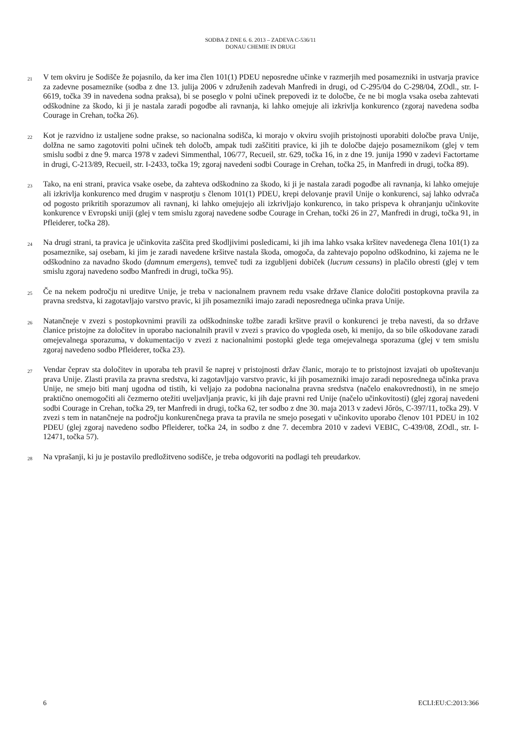SODBA Z DNE 6. 6. 2013 – ZADEVA C-536/11
DONAU CHEMIE IN DRUGI
21
V tem okviru je Sodišče že pojasnilo, da ker ima člen 101(1) PDEU neposredne učinke v razmerjih med posamezniki in ustvarja pravice za zadevne posameznike (sodba z dne 13. julija 2006 v združenih zadevah Manfredi in drugi, od C-295/04 do C-298/04, ZOdl., str. I-6619, točka 39 in navedena sodna praksa), bi se poseglo v polni učinek prepovedi iz te določbe, če ne bi mogla vsaka oseba zahtevati odškodnine za škodo, ki ji je nastala zaradi pogodbe ali ravnanja, ki lahko omejuje ali izkrivlja konkurenco (zgoraj navedena sodba Courage in Crehan, točka 26).
22
Kot je razvidno iz ustaljene sodne prakse, so nacionalna sodišča, ki morajo v okviru svojih pristojnosti uporabiti določbe prava Unije, dolžna ne samo zagotoviti polni učinek teh določb, ampak tudi zaščititi pravice, ki jih te določbe dajejo posameznikom (glej v tem smislu sodbi z dne 9. marca 1978 v zadevi Simmenthal, 106/77, Recueil, str. 629, točka 16, in z dne 19. junija 1990 v zadevi Factortame in drugi, C-213/89, Recueil, str. I-2433, točka 19; zgoraj navedeni sodbi Courage in Crehan, točka 25, in Manfredi in drugi, točka 89).
23
Tako, na eni strani, pravica vsake osebe, da zahteva odškodnino za škodo, ki ji je nastala zaradi pogodbe ali ravnanja, ki lahko omejuje ali izkrivlja konkurenco med drugim v nasprotju s členom 101(1) PDEU, krepi delovanje pravil Unije o konkurenci, saj lahko odvrača od pogosto prikritih sporazumov ali ravnanj, ki lahko omejujejo ali izkrivljajo konkurenco, in tako prispeva k ohranjanju učinkovite konkurence v Evropski uniji (glej v tem smislu zgoraj navedene sodbe Courage in Crehan, točki 26 in 27, Manfredi in drugi, točka 91, in Pfleiderer, točka 28).
24
Na drugi strani, ta pravica je učinkovita zaščita pred škodljivimi posledicami, ki jih ima lahko vsaka kršitev navedenega člena 101(1) za posameznike, saj osebam, ki jim je zaradi navedene kršitve nastala škoda, omogoča, da zahtevajo popolno odškodnino, ki zajema ne le odškodnino za navadno škodo (damnum emergens), temveč tudi za izgubljeni dobiček (lucrum cessans) in plačilo obresti (glej v tem smislu zgoraj navedeno sodbo Manfredi in drugi, točka 95).
25
Če na nekem področju ni ureditve Unije, je treba v nacionalnem pravnem redu vsake države članice določiti postopkovna pravila za pravna sredstva, ki zagotavljajo varstvo pravic, ki jih posamezniki imajo zaradi neposrednega učinka prava Unije.
26
Natančneje v zvezi s postopkovnimi pravili za odškodninske tožbe zaradi kršitve pravil o konkurenci je treba navesti, da so države članice pristojne za določitev in uporabo nacionalnih pravil v zvezi s pravico do vpogleda oseb, ki menijo, da so bile oškodovane zaradi omejevalnega sporazuma, v dokumentacijo v zvezi z nacionalnimi postopki glede tega omejevalnega sporazuma (glej v tem smislu zgoraj navedeno sodbo Pfleiderer, točka 23).
27
Vendar čeprav sta določitev in uporaba teh pravil še naprej v pristojnosti držav članic, morajo te to pristojnost izvajati ob upoštevanju prava Unije. Zlasti pravila za pravna sredstva, ki zagotavljajo varstvo pravic, ki jih posamezniki imajo zaradi neposrednega učinka prava Unije, ne smejo biti manj ugodna od tistih, ki veljajo za podobna nacionalna pravna sredstva (načelo enakovrednosti), in ne smejo praktično onemogočiti ali čezmerno otežiti uveljavljanja pravic, ki jih daje pravni red Unije (načelo učinkovitosti) (glej zgoraj navedeni sodbi Courage in Crehan, točka 29, ter Manfredi in drugi, točka 62, ter sodbo z dne 30. maja 2013 v zadevi Jőrös, C-397/11, točka 29). V zvezi s tem in natančneje na področju konkurenčnega prava ta pravila ne smejo posegati v učinkovito uporabo členov 101 PDEU in 102 PDEU (glej zgoraj navedeno sodbo Pfleiderer, točka 24, in sodbo z dne 7. decembra 2010 v zadevi VEBIC, C-439/08, ZOdl., str. I-12471, točka 57).
28
Na vprašanji, ki ju je postavilo predložitveno sodišče, je treba odgovoriti na podlagi teh preudarkov.
6 ECLI:EU:C:2013:366